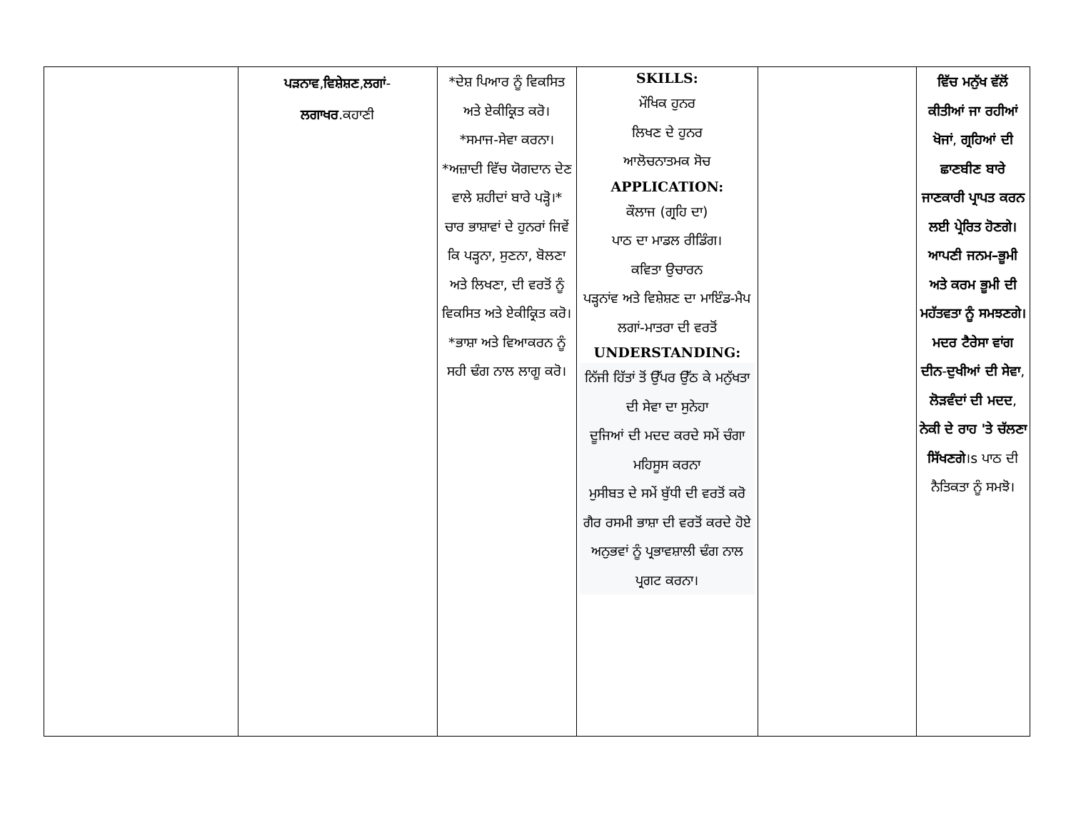| | ਪੜਨਾਵ , ਵਿਸ਼ੇਸ਼ਣ , ਲਗਾਂ - ਲਗਾਖਰ .ਕਹਾਣੀ | *ਦੇਸ਼ ਪਿਆਰ ਨੂੰ ਵਿਕਸਿਤ ਅਤੇ ਏਕੀਕ੍ਰਿਤ ਕਰੋ। *ਸਮਾਜ-ਸੇਵਾ ਕਰਨਾ। *ਅਜ਼ਾਦੀ ਵਿੱਚ ਯੋਗਦਾਨ ਦੇਣ ਵਾਲੇ ਸ਼ਹੀਦਾਂ ਬਾਰੇ ਪੜ੍ਹੋ।* ਚਾਰ ਭਾਸ਼ਾਵਾਂ ਦੇ ਹੁਨਰਾਂ ਜਿਵੇਂ ਕਿ ਪੜ੍ਹਨਾ, ਸੁਣਨਾ, ਬੋਲਣਾ ਅਤੇ ਲਿਖਣਾ, ਦੀ ਵਰਤੋਂ ਨੂੰ ਵਿਕਸਿਤ ਅਤੇ ਏਕੀਕ੍ਰਿਤ ਕਰੋ। *ਭਾਸ਼ਾ ਅਤੇ ਵਿਆਕਰਨ ਨੂੰ ਸਹੀ ਢੰਗ ਨਾਲ ਲਾਗੂ ਕਰੋ। | SKILLS: ਮੌਖਿਕ ਹੁਨਰ ਲਿਖਣ ਦੇ ਹੁਨਰ ਆਲੋਚਨਾਤਮਕ ਸੋਚ APPLICATION: ਕੌਲਾਜ (ਗ੍ਰਹਿ ਦਾ) ਪਾਠ ਦਾ ਮਾਡਲ ਰੀਡਿੰਗ। ਕਵਿਤਾ ਉਚਾਰਨ ਪੜ੍ਹਨਾਂਵ ਅਤੇ ਵਿਸ਼ੇਸ਼ਣ ਦਾ ਮਾਇੰਡ-ਮੈਪ ਲਗਾਂ-ਮਾਤਰਾ ਦੀ ਵਰਤੋਂ UNDERSTANDING: ਨਿੱਜੀ ਹਿੱਤਾਂ ਤੋਂ ਉੱਪਰ ਉੱਠ ਕੇ ਮਨੁੱਖਤਾ ਦੀ ਸੇਵਾ ਦਾ ਸੁਨੇਹਾ ਦੂਜਿਆਂ ਦੀ ਮਦਦ ਕਰਦੇ ਸਮੇਂ ਚੰਗਾ ਮਹਿਸੂਸ ਕਰਨਾ ਮੁਸੀਬਤ ਦੇ ਸਮੇਂ ਬੁੱਧੀ ਦੀ ਵਰਤੋਂ ਕਰੋ ਗੈਰ ਰਸਮੀ ਭਾਸ਼ਾ ਦੀ ਵਰਤੋਂ ਕਰਦੇ ਹੋਏ ਅਨੁਭਵਾਂ ਨੂੰ ਪ੍ਰਭਾਵਸ਼ਾਲੀ ਢੰਗ ਨਾਲ ਪ੍ਰਗਟ ਕਰਨਾ। | | ਵਿੱਚ ਮਨੁੱਖ ਵੱਲੋਂ ਕੀਤੀਆਂ ਜਾ ਰਹੀਆਂ ਖੋਜਾਂ , ਗ੍ਰਹਿਆਂ ਦੀ ਛਾਣਬੀਣ ਬਾਰੇ ਜਾਣਕਾਰੀ ਪ੍ਰਾਪਤ ਕਰਨ ਲਈ ਪ੍ਰੇਰਿਤ ਹੋਣਗੇ।ਆਪਣੀ ਜਨਮ–ਭੂਮੀ ਅਤੇ ਕਰਮ ਭੂਮੀ ਦੀ ਮਹੱਤਵਤਾ ਨੂੰ ਸਮਝਣਗੇ। ਮਦਰ ਟੈਰੇਸਾ ਵਾਂਗ ਦੀਨ - ਦੁਖੀਆਂ ਦੀ ਸੇਵਾ , ਲੋੜਵੰਦਾਂ ਦੀ ਮਦਦ , ਨੇਕੀ ਦੇ ਰਾਹ 'ਤੇ ਚੱਲਣਾ ਸਿੱਖਣਗੇ ।s ਪਾਠ ਦੀ ਨੈਤਿਕਤਾ ਨੂੰ ਸਮਝੋ। |